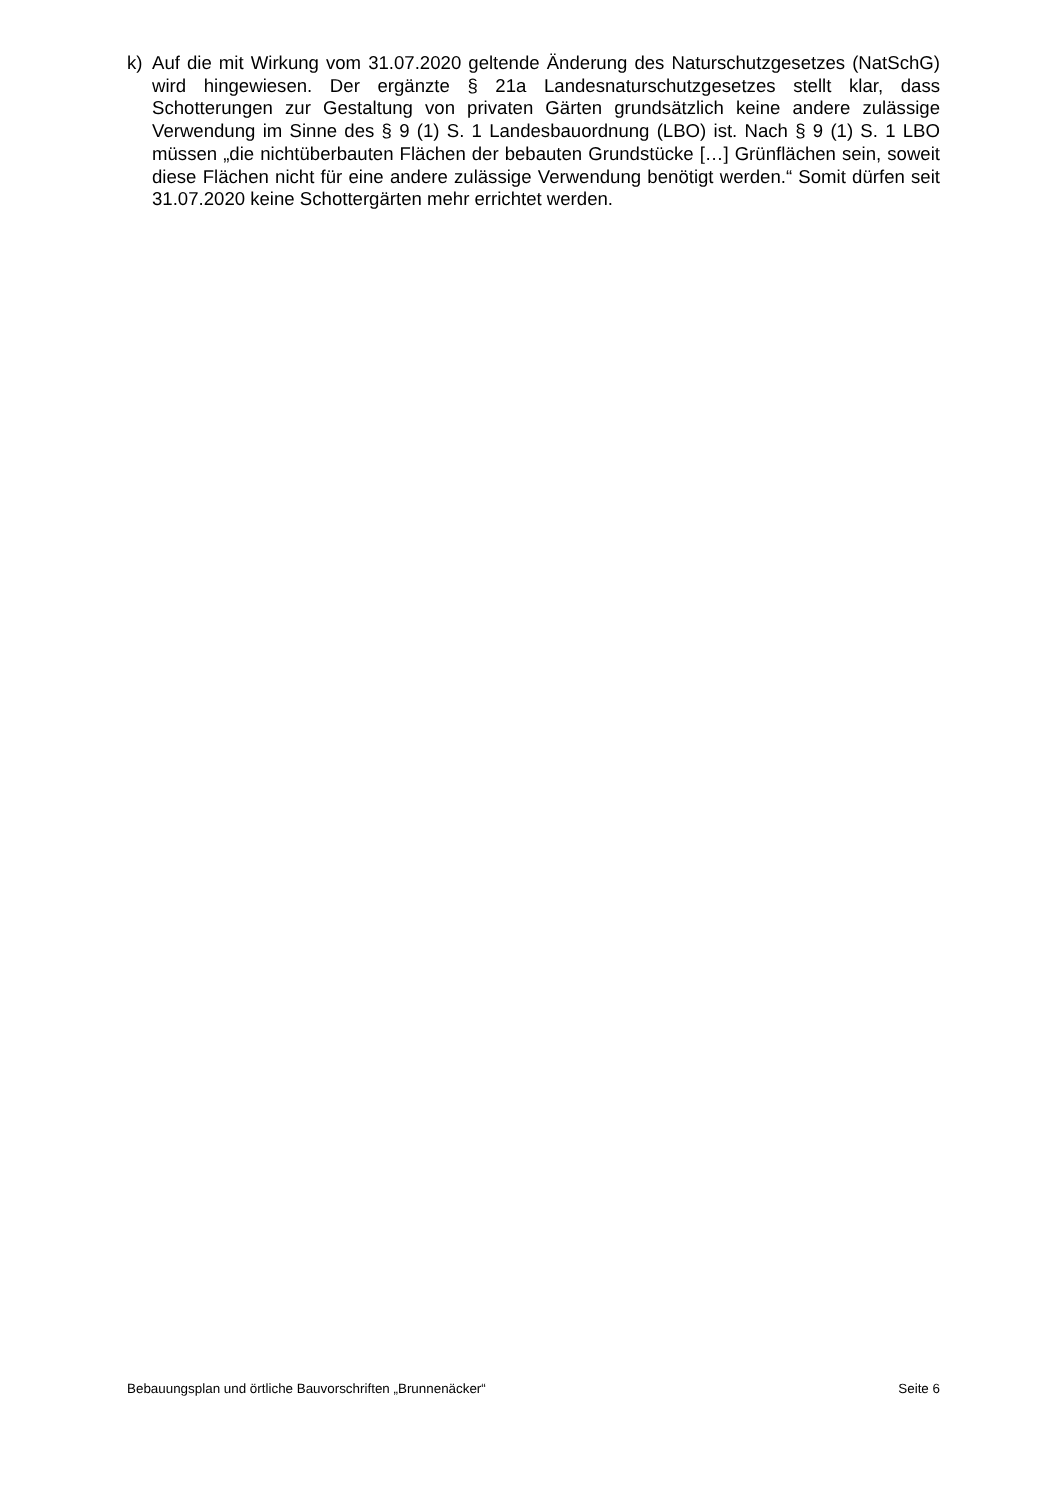k) Auf die mit Wirkung vom 31.07.2020 geltende Änderung des Naturschutzgesetzes (NatSchG) wird hingewiesen. Der ergänzte § 21a Landesnaturschutzgesetzes stellt klar, dass Schotterungen zur Gestaltung von privaten Gärten grundsätzlich keine andere zulässige Verwendung im Sinne des § 9 (1) S. 1 Landesbauordnung (LBO) ist. Nach § 9 (1) S. 1 LBO müssen „die nichtüberbauten Flächen der bebauten Grundstücke […] Grünflächen sein, soweit diese Flächen nicht für eine andere zulässige Verwendung benötigt werden.“ Somit dürfen seit 31.07.2020 keine Schottergärten mehr errichtet werden.
Bebauungsplan und örtliche Bauvorschriften „Brunnenäcker“ Seite 6